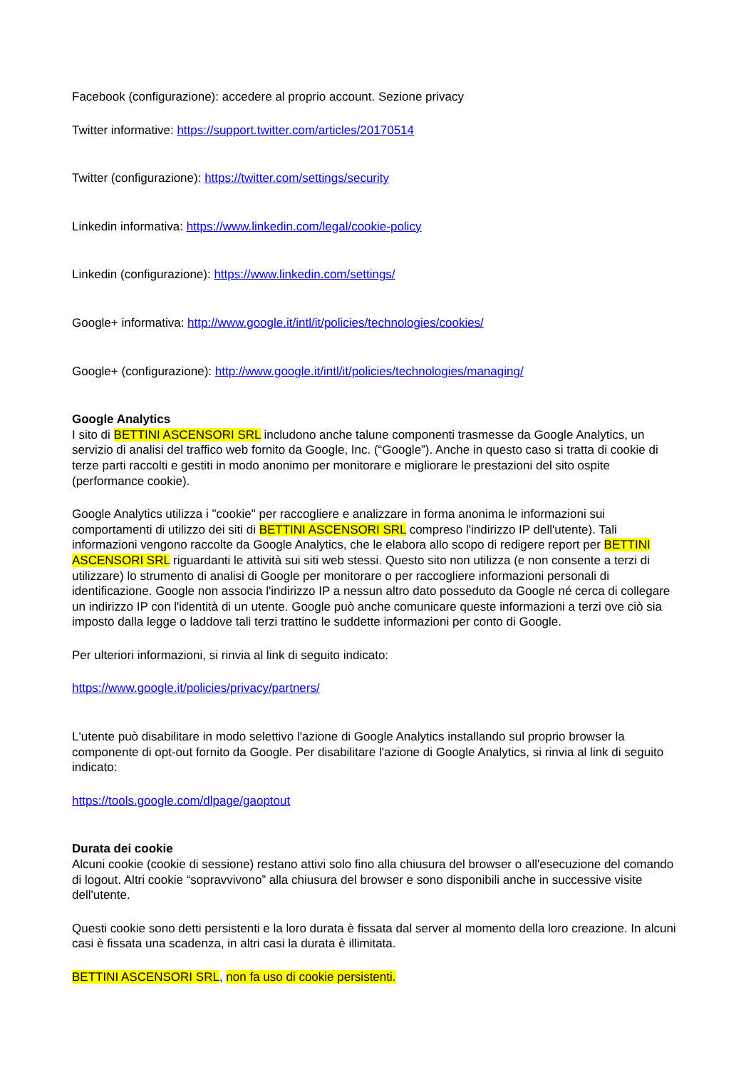Facebook (configurazione): accedere al proprio account. Sezione privacy
Twitter informative: https://support.twitter.com/articles/20170514
Twitter (configurazione): https://twitter.com/settings/security
Linkedin informativa: https://www.linkedin.com/legal/cookie-policy
Linkedin (configurazione): https://www.linkedin.com/settings/
Google+ informativa: http://www.google.it/intl/it/policies/technologies/cookies/
Google+ (configurazione): http://www.google.it/intl/it/policies/technologies/managing/
Google Analytics
I sito di BETTINI ASCENSORI SRL includono anche talune componenti trasmesse da Google Analytics, un servizio di analisi del traffico web fornito da Google, Inc. (“Google”). Anche in questo caso si tratta di cookie di terze parti raccolti e gestiti in modo anonimo per monitorare e migliorare le prestazioni del sito ospite (performance cookie).
Google Analytics utilizza i "cookie" per raccogliere e analizzare in forma anonima le informazioni sui comportamenti di utilizzo dei siti di BETTINI ASCENSORI SRL compreso l'indirizzo IP dell'utente). Tali informazioni vengono raccolte da Google Analytics, che le elabora allo scopo di redigere report per BETTINI ASCENSORI SRL riguardanti le attività sui siti web stessi. Questo sito non utilizza (e non consente a terzi di utilizzare) lo strumento di analisi di Google per monitorare o per raccogliere informazioni personali di identificazione. Google non associa l'indirizzo IP a nessun altro dato posseduto da Google né cerca di collegare un indirizzo IP con l'identità di un utente. Google può anche comunicare queste informazioni a terzi ove ciò sia imposto dalla legge o laddove tali terzi trattino le suddette informazioni per conto di Google.
Per ulteriori informazioni, si rinvia al link di seguito indicato:
https://www.google.it/policies/privacy/partners/
L'utente può disabilitare in modo selettivo l'azione di Google Analytics installando sul proprio browser la componente di opt-out fornito da Google. Per disabilitare l'azione di Google Analytics, si rinvia al link di seguito indicato:
https://tools.google.com/dlpage/gaoptout
Durata dei cookie
Alcuni cookie (cookie di sessione) restano attivi solo fino alla chiusura del browser o all'esecuzione del comando di logout. Altri cookie “sopravvivono” alla chiusura del browser e sono disponibili anche in successive visite dell'utente.
Questi cookie sono detti persistenti e la loro durata è fissata dal server al momento della loro creazione. In alcuni casi è fissata una scadenza, in altri casi la durata è illimitata.
BETTINI ASCENSORI SRL, non fa uso di cookie persistenti.